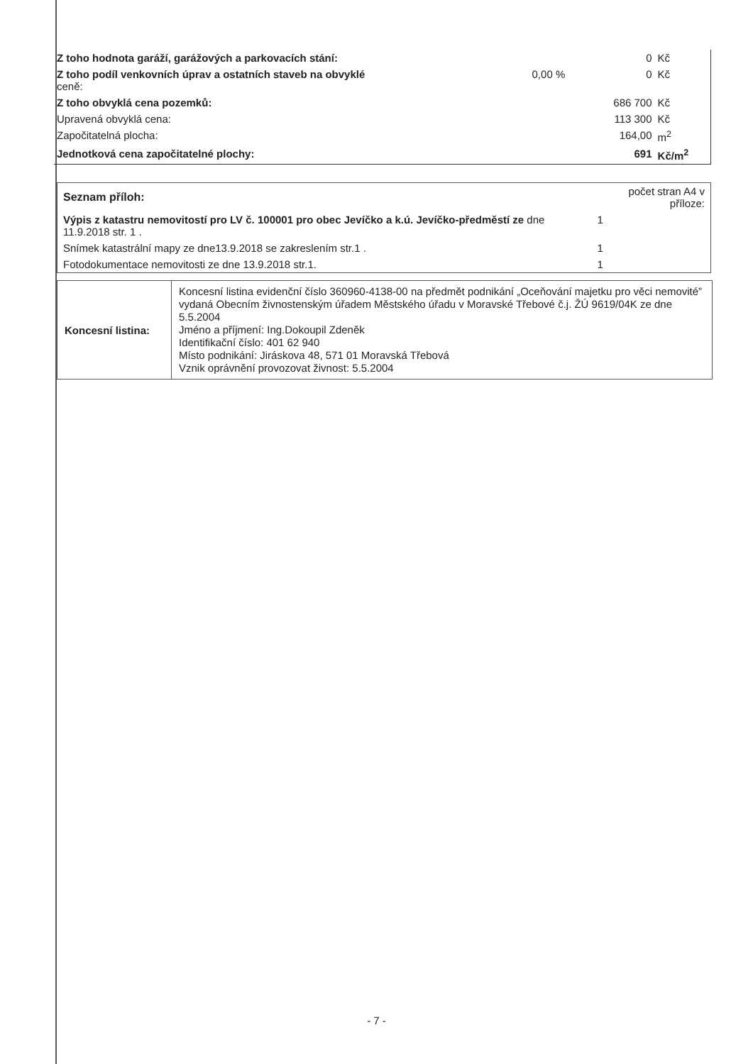| Z toho hodnota garáží, garážových a parkovacích stání: | | 0 | Kč |
| Z toho podíl venkovních úprav a ostatních staveb na obvyklé ceně: | 0,00 % | 0 | Kč |
| Z toho obvyklá cena pozemků: | | 686 700 | Kč |
| Upravená obvyklá cena: | | 113 300 | Kč |
| Započitatelná plocha: | | 164,00 | m<sup>2</sup> |
| Jednotková cena započitatelné plochy: | | 691 | Kč/m<sup>2</sup> |
| Seznam příloh: | počet stran A4 v příloze: |
| Výpis z katastru nemovitostí pro LV č. 100001 pro obec Jevíčko a k.ú. Jevíčko-předměstí ze dne 11.9.2018 str. 1 . | 1 |
| Snímek katastrální mapy ze dne13.9.2018 se zakreslením str.1 . | 1 |
| Fotodokumentace nemovitosti ze dne 13.9.2018 str.1. | 1 |
| Koncesní listina: | Koncesní listina evidenční číslo 360960-4138-00 na předmět podnikání „Oceňování majetku pro věci nemovité” vydaná Obecním živnostenským úřadem Městského úřadu v Moravské Třebové č.j. ŽÚ 9619/04K ze dne 5.5.2004 Jméno a příjmení: Ing.Dokoupil Zdeněk Identifikační číslo: 401 62 940 Místo podnikání: Jiráskova 48, 571 01 Moravská Třebová Vznik oprávnění provozovat živnost: 5.5.2004 |
- 7 -